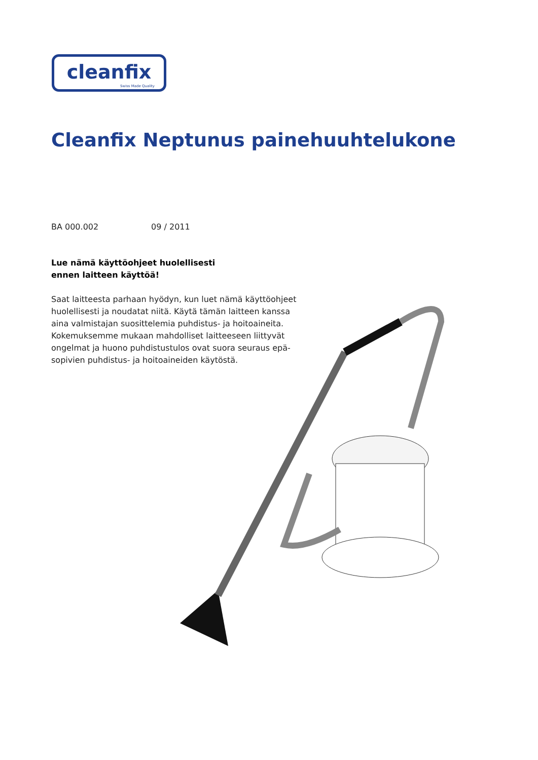cleanfix
Swiss Made Quality
Cleanfix Neptunus painehuuhtelukone
BA 000.002 09 / 2011
Lue nämä käyttöohjeet huolellisesti
ennen laitteen käyttöä!
Saat laitteesta parhaan hyödyn, kun luet nämä käyttöohjeet huolellisesti ja noudatat niitä. Käytä tämän laitteen kanssa aina valmistajan suosittelemia puhdistus- ja hoitoaineita. Kokemuksemme mukaan mahdolliset laitteeseen liittyvät ongelmat ja huono puhdistustulos ovat suora seuraus epä-sopivien puhdistus- ja hoitoaineiden käytöstä.